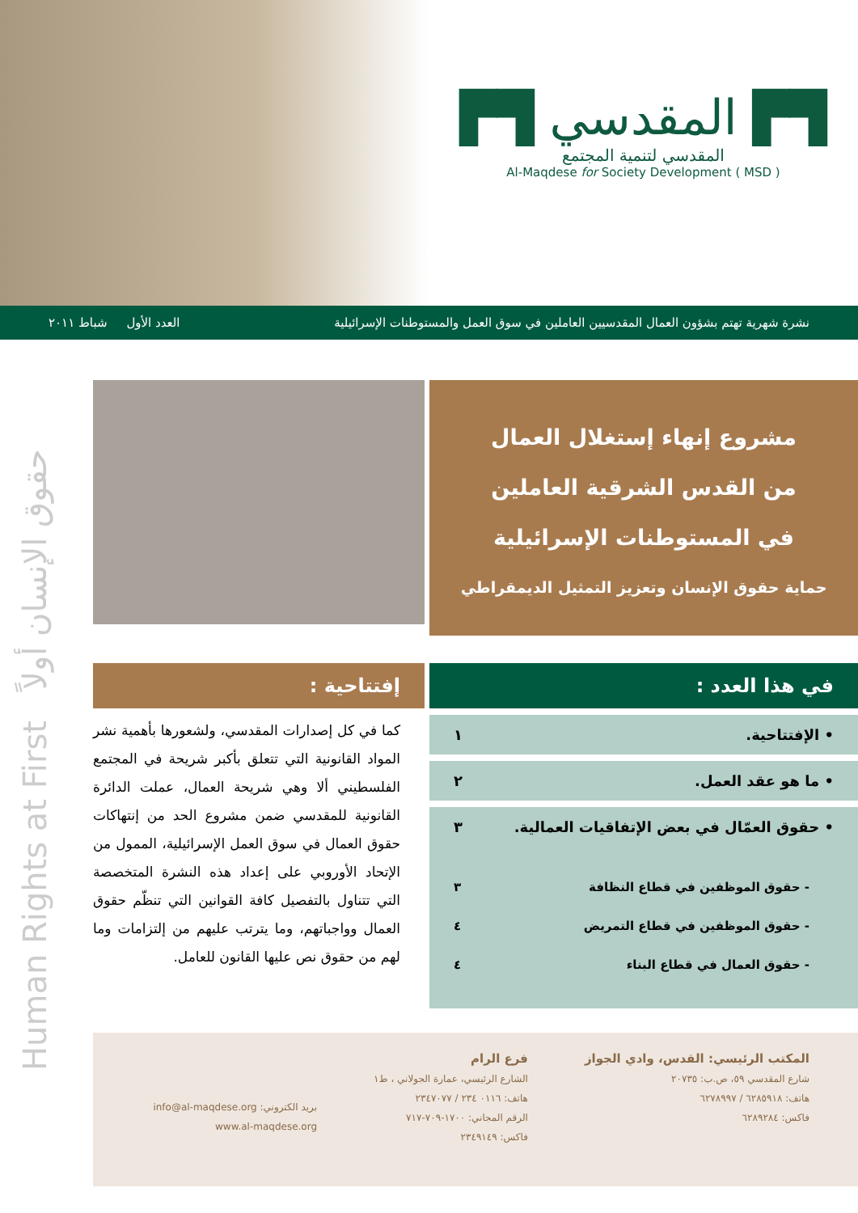▛▜ المقدسي ▛▜
المقدسي لتنمية المجتمع
Al-Maqdese for Society Development ( MSD )
نشرة شهرية تهتم بشؤون العمال المقدسيين العاملين في سوق العمل والمستوطنات الإسرائيلية العدد الأول شباط ٢٠١١
Human Rights at First حقوق الإنسان أولاً
مشروع إنهاء إستغلال العمال
من القدس الشرقية العاملين
في المستوطنات الإسرائيلية
حماية حقوق الإنسان وتعزيز التمثيل الديمقراطي
إفتتاحية :
كما في كل إصدارات المقدسي، ولشعورها بأهمية نشر المواد القانونية التي تتعلق بأكبر شريحة في المجتمع الفلسطيني ألا وهي شريحة العمال، عملت الدائرة القانونية للمقدسي ضمن مشروع الحد من إنتهاكات حقوق العمال في سوق العمل الإسرائيلية، الممول من الإتحاد الأوروبي على إعداد هذه النشرة المتخصصة التي تتناول بالتفصيل كافة القوانين التي تنظّم حقوق العمال وواجباتهم، وما يترتب عليهم من إلتزامات وما لهم من حقوق نص عليها القانون للعامل.
في هذا العدد :
• الإفتتاحية. ١
• ما هو عقد العمل. ٢
• حقوق العمّال في بعض الإتفاقيات العمالية. ٣
- حقوق الموظفين في قطاع النظافة ٣
- حقوق الموظفين في قطاع التمريض ٤
- حقوق العمال في قطاع البناء ٤
المكتب الرئيسي: القدس، وادي الجواز
شارع المقدسي ٥٩، ص.ب: ٢٠٧٣٥
هاتف: ٦٢٨٥٩١٨ / ٦٢٧٨٩٩٧
فاكس: ٦٢٨٩٢٨٤
فرع الرام
الشارع الرئيسي، عمارة الجولاني ، ط١
هاتف: ٠١١٦ ٢٣٤ / ٢٣٤٧٠٧٧
الرقم المجاني: ١٧٠٠-٧٠٩-٧١٧
فاكس: ٢٣٤٩١٤٩
بريد الكتروني: info@al-maqdese.org
www.al-maqdese.org